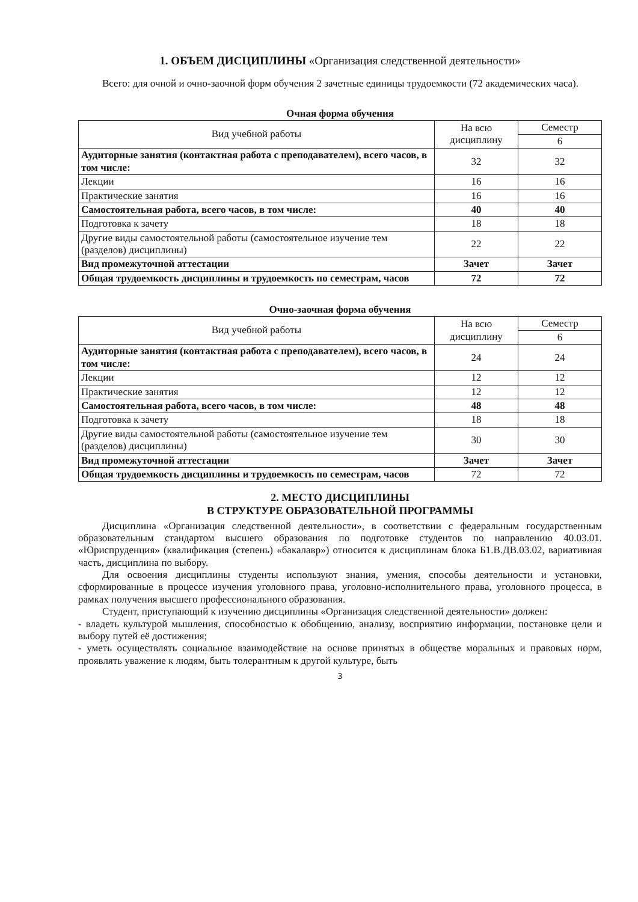1. ОБЪЕМ ДИСЦИПЛИНЫ «Организация следственной деятельности»
Всего: для очной и очно-заочной форм обучения 2 зачетные единицы трудоемкости (72 академических часа).
Очная форма обучения
| Вид учебной работы | На всю дисциплину | Семестр |
| --- | --- | --- |
| | | 6 |
| Аудиторные занятия (контактная работа с преподавателем), всего часов, в том числе: | 32 | 32 |
| Лекции | 16 | 16 |
| Практические занятия | 16 | 16 |
| Самостоятельная работа, всего часов, в том числе: | 40 | 40 |
| Подготовка к зачету | 18 | 18 |
| Другие виды самостоятельной работы (самостоятельное изучение тем (разделов) дисциплины) | 22 | 22 |
| Вид промежуточной аттестации | Зачет | Зачет |
| Общая трудоемкость дисциплины и трудоемкость по семестрам, часов | 72 | 72 |
Очно-заочная форма обучения
| Вид учебной работы | На всю дисциплину | Семестр |
| --- | --- | --- |
| | | 6 |
| Аудиторные занятия (контактная работа с преподавателем), всего часов, в том числе: | 24 | 24 |
| Лекции | 12 | 12 |
| Практические занятия | 12 | 12 |
| Самостоятельная работа, всего часов, в том числе: | 48 | 48 |
| Подготовка к зачету | 18 | 18 |
| Другие виды самостоятельной работы (самостоятельное изучение тем (разделов) дисциплины) | 30 | 30 |
| Вид промежуточной аттестации | Зачет | Зачет |
| Общая трудоемкость дисциплины и трудоемкость по семестрам, часов | 72 | 72 |
2. МЕСТО ДИСЦИПЛИНЫ
В СТРУКТУРЕ ОБРАЗОВАТЕЛЬНОЙ ПРОГРАММЫ
Дисциплина «Организация следственной деятельности», в соответствии с федеральным государственным образовательным стандартом высшего образования по подготовке студентов по направлению 40.03.01. «Юриспруденция» (квалификация (степень) «бакалавр») относится к дисциплинам блока Б1.В.ДВ.03.02, вариативная часть, дисциплина по выбору.
Для освоения дисциплины студенты используют знания, умения, способы деятельности и установки, сформированные в процессе изучения уголовного права, уголовно-исполнительного права, уголовного процесса, в рамках получения высшего профессионального образования.
Студент, приступающий к изучению дисциплины «Организация следственной деятельности» должен:
- владеть культурой мышления, способностью к обобщению, анализу, восприятию информации, постановке цели и выбору путей её достижения;
- уметь осуществлять социальное взаимодействие на основе принятых в обществе моральных и правовых норм, проявлять уважение к людям, быть толерантным к другой культуре, быть
3